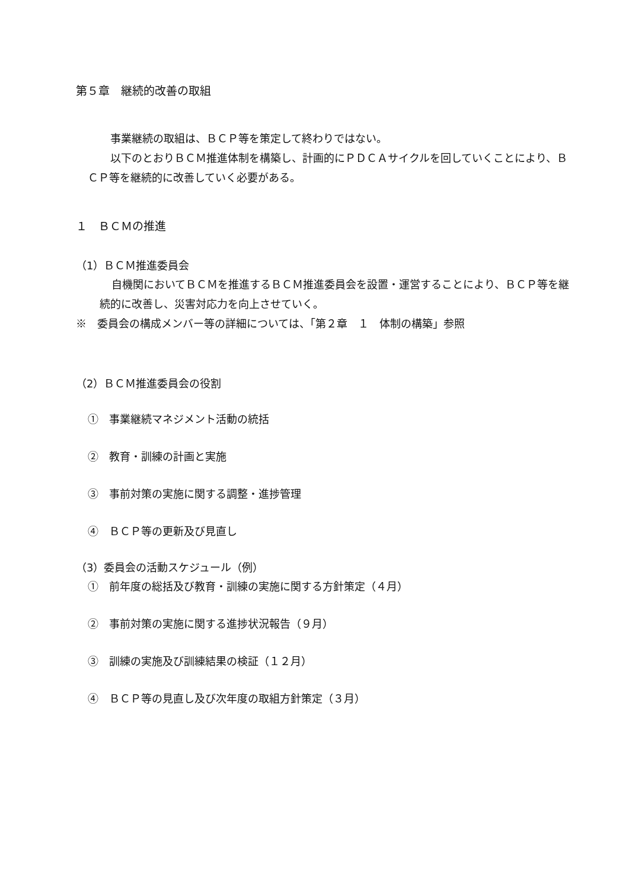第５章　継続的改善の取組
事業継続の取組は、ＢＣＰ等を策定して終わりではない。
以下のとおりＢＣＭ推進体制を構築し、計画的にＰＤＣＡサイクルを回していくことにより、ＢＣＰ等を継続的に改善していく必要がある。
１　ＢＣＭの推進
（1）ＢＣＭ推進委員会
自機関においてＢＣＭを推進するＢＣＭ推進委員会を設置・運営することにより、ＢＣＰ等を継続的に改善し、災害対応力を向上させていく。
※　委員会の構成メンバー等の詳細については、「第２章　１　体制の構築」参照
（2）ＢＣＭ推進委員会の役割
①　事業継続マネジメント活動の統括
②　教育・訓練の計画と実施
③　事前対策の実施に関する調整・進捗管理
④　ＢＣＰ等の更新及び見直し
（3）委員会の活動スケジュール（例）
①　前年度の総括及び教育・訓練の実施に関する方針策定（４月）
②　事前対策の実施に関する進捗状況報告（９月）
③　訓練の実施及び訓練結果の検証（１２月）
④　ＢＣＰ等の見直し及び次年度の取組方針策定（３月）